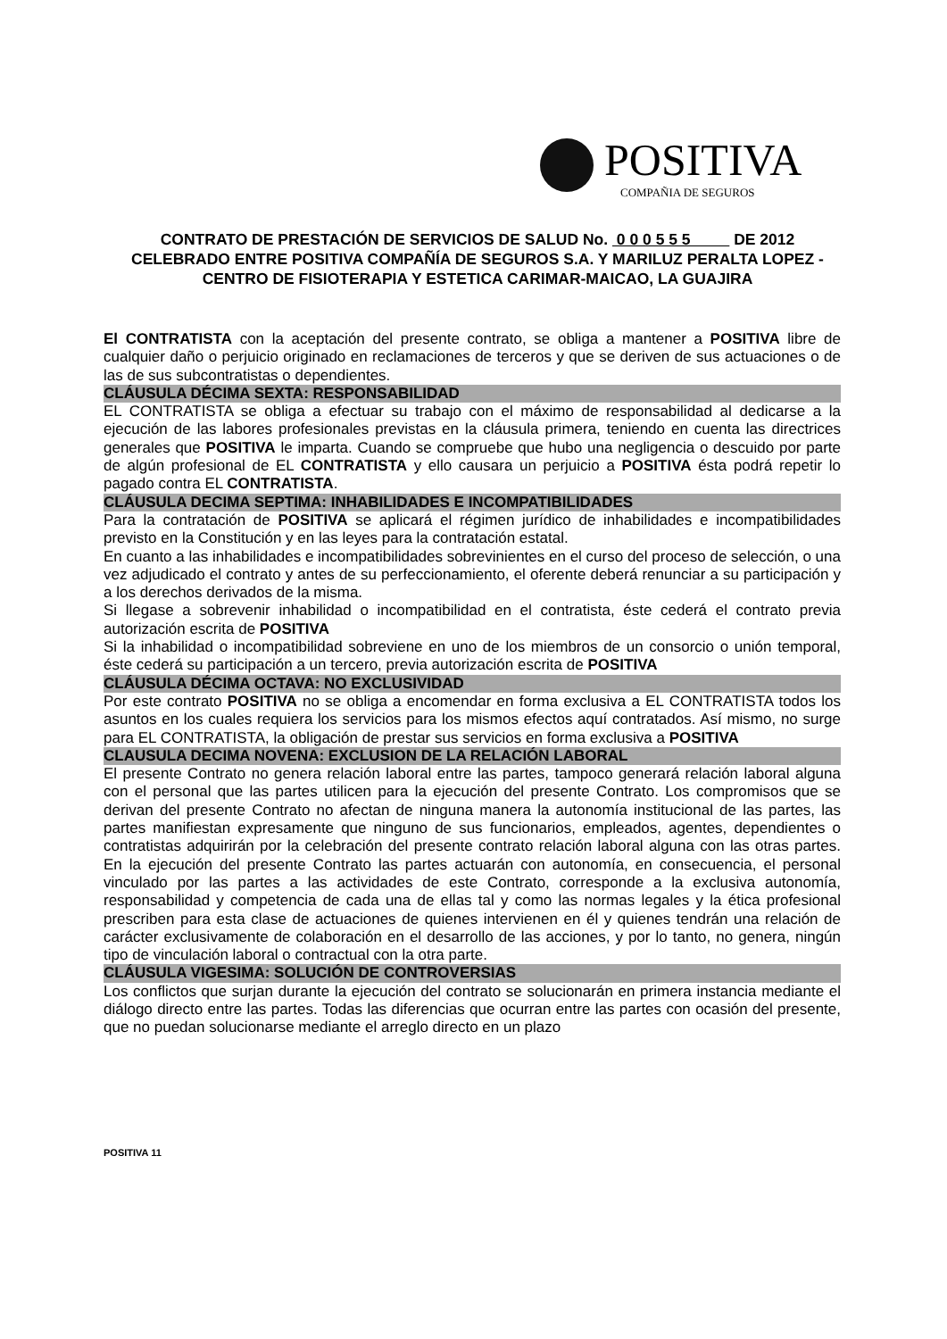POSITIVA
COMPAÑIA DE SEGUROS
CONTRATO DE PRESTACIÓN DE SERVICIOS DE SALUD No. 0 0 0 5 5 5 DE 2012
CELEBRADO ENTRE POSITIVA COMPAÑÍA DE SEGUROS S.A. Y MARILUZ PERALTA LOPEZ - CENTRO DE FISIOTERAPIA Y ESTETICA CARIMAR-MAICAO, LA GUAJIRA
El CONTRATISTA con la aceptación del presente contrato, se obliga a mantener a POSITIVA libre de cualquier daño o perjuicio originado en reclamaciones de terceros y que se deriven de sus actuaciones o de las de sus subcontratistas o dependientes.
CLÁUSULA DÉCIMA SEXTA: RESPONSABILIDAD
EL CONTRATISTA se obliga a efectuar su trabajo con el máximo de responsabilidad al dedicarse a la ejecución de las labores profesionales previstas en la cláusula primera, teniendo en cuenta las directrices generales que POSITIVA le imparta. Cuando se compruebe que hubo una negligencia o descuido por parte de algún profesional de EL CONTRATISTA y ello causara un perjuicio a POSITIVA ésta podrá repetir lo pagado contra EL CONTRATISTA.
CLÁUSULA DECIMA SEPTIMA: INHABILIDADES E INCOMPATIBILIDADES
Para la contratación de POSITIVA se aplicará el régimen jurídico de inhabilidades e incompatibilidades previsto en la Constitución y en las leyes para la contratación estatal.
En cuanto a las inhabilidades e incompatibilidades sobrevinientes en el curso del proceso de selección, o una vez adjudicado el contrato y antes de su perfeccionamiento, el oferente deberá renunciar a su participación y a los derechos derivados de la misma.
Si llegase a sobrevenir inhabilidad o incompatibilidad en el contratista, éste cederá el contrato previa autorización escrita de POSITIVA
Si la inhabilidad o incompatibilidad sobreviene en uno de los miembros de un consorcio o unión temporal, éste cederá su participación a un tercero, previa autorización escrita de POSITIVA
CLÁUSULA DÉCIMA OCTAVA: NO EXCLUSIVIDAD
Por este contrato POSITIVA no se obliga a encomendar en forma exclusiva a EL CONTRATISTA todos los asuntos en los cuales requiera los servicios para los mismos efectos aquí contratados. Así mismo, no surge para EL CONTRATISTA, la obligación de prestar sus servicios en forma exclusiva a POSITIVA
CLAUSULA DECIMA NOVENA: EXCLUSION DE LA RELACIÓN LABORAL
El presente Contrato no genera relación laboral entre las partes, tampoco generará relación laboral alguna con el personal que las partes utilicen para la ejecución del presente Contrato. Los compromisos que se derivan del presente Contrato no afectan de ninguna manera la autonomía institucional de las partes, las partes manifiestan expresamente que ninguno de sus funcionarios, empleados, agentes, dependientes o contratistas adquirirán por la celebración del presente contrato relación laboral alguna con las otras partes. En la ejecución del presente Contrato las partes actuarán con autonomía, en consecuencia, el personal vinculado por las partes a las actividades de este Contrato, corresponde a la exclusiva autonomía, responsabilidad y competencia de cada una de ellas tal y como las normas legales y la ética profesional prescriben para esta clase de actuaciones de quienes intervienen en él y quienes tendrán una relación de carácter exclusivamente de colaboración en el desarrollo de las acciones, y por lo tanto, no genera, ningún tipo de vinculación laboral o contractual con la otra parte.
CLÁUSULA VIGESIMA: SOLUCIÓN DE CONTROVERSIAS
Los conflictos que surjan durante la ejecución del contrato se solucionarán en primera instancia mediante el diálogo directo entre las partes. Todas las diferencias que ocurran entre las partes con ocasión del presente, que no puedan solucionarse mediante el arreglo directo en un plazo
POSITIVA 11